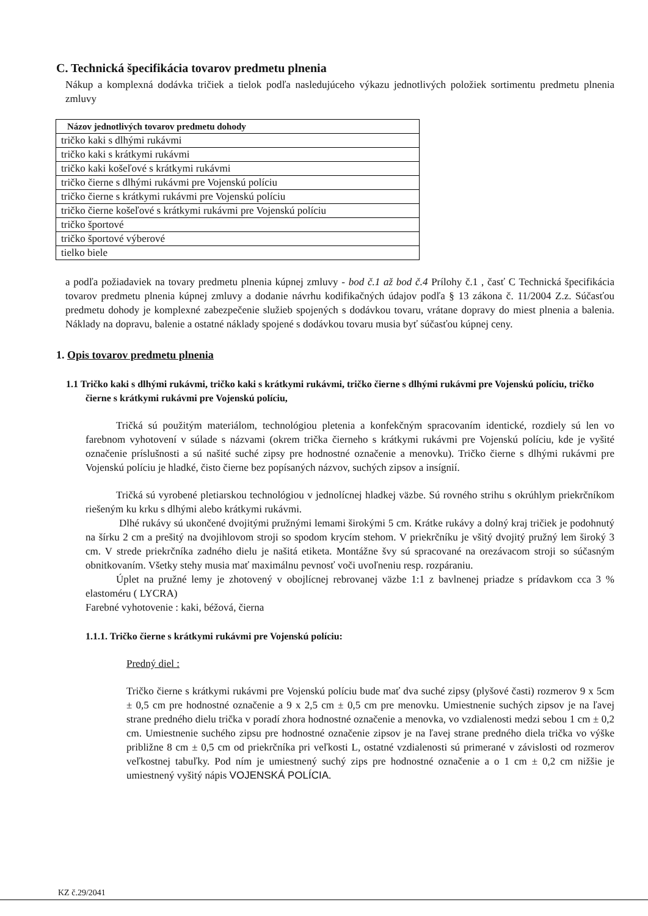C. Technická špecifikácia tovarov predmetu plnenia
Nákup a komplexná dodávka tričiek a tielok podľa nasledujúceho výkazu jednotlivých položiek sortimentu predmetu plnenia zmluvy
| Názov jednotlivých tovarov predmetu dohody |
| --- |
| tričko kaki s dlhými rukávmi |
| tričko kaki s krátkymi rukávmi |
| tričko kaki košeľové s krátkymi rukávmi |
| tričko čierne s dlhými rukávmi pre Vojenskú políciu |
| tričko čierne s krátkymi rukávmi pre Vojenskú políciu |
| tričko čierne košeľové s krátkymi rukávmi pre Vojenskú políciu |
| tričko športové |
| tričko športové výberové |
| tielko biele |
a podľa požiadaviek na tovary predmetu plnenia kúpnej zmluvy - bod č.1 až bod č.4 Prílohy č.1 , časť C Technická špecifikácia tovarov predmetu plnenia kúpnej zmluvy a dodanie návrhu kodifikačných údajov podľa § 13 zákona č. 11/2004 Z.z. Súčasťou predmetu dohody je komplexné zabezpečenie služieb spojených s dodávkou tovaru, vrátane dopravy do miest plnenia a balenia. Náklady na dopravu, balenie a ostatné náklady spojené s dodávkou tovaru musia byť súčasťou kúpnej ceny.
1. Opis tovarov predmetu plnenia
1.1 Tričko kaki s dlhými rukávmi, tričko kaki s krátkymi rukávmi, tričko čierne s dlhými rukávmi pre Vojenskú políciu, tričko čierne s krátkymi rukávmi pre Vojenskú políciu,
Tričká sú použitým materiálom, technológiou pletenia a konfekčným spracovaním identické, rozdiely sú len vo farebnom vyhotovení v súlade s názvami (okrem trička čierneho s krátkymi rukávmi pre Vojenskú políciu, kde je vyšité označenie príslušnosti a sú našité suché zipsy pre hodnostné označenie a menovku). Tričko čierne s dlhými rukávmi pre Vojenskú políciu je hladké, čisto čierne bez popísaných názvov, suchých zipsov a insígnií.
Tričká sú vyrobené pletiarskou technológiou v jednolícnej hladkej väzbe. Sú rovného strihu s okrúhlym priekrčníkom riešeným ku krku s dlhými alebo krátkymi rukávmi.
Dlhé rukávy sú ukončené dvojitými pružnými lemami širokými 5 cm. Krátke rukávy a dolný kraj tričiek je podohnutý na šírku 2 cm a prešitý na dvojihlovom stroji so spodom krycím stehom. V priekrčníku je všitý dvojitý pružný lem široký 3 cm. V strede priekrčníka zadného dielu je našitá etiketa. Montážne švy sú spracované na orezávacom stroji so súčasným obnitkovaním. Všetky stehy musia mať maximálnu pevnosť voči uvoľneniu resp. rozpáraniu.
Úplet na pružné lemy je zhotovený v obojlícnej rebrovanej väzbe 1:1 z bavlnenej priadze s prídavkom cca 3 % elastoméru ( LYCRA)
Farebné vyhotovenie : kaki, béžová, čierna
1.1.1. Tričko čierne s krátkymi rukávmi pre Vojenskú políciu:
Predný diel :
Tričko čierne s krátkymi rukávmi pre Vojenskú políciu bude mať dva suché zipsy (plyšové časti) rozmerov 9 x 5cm ± 0,5 cm pre hodnostné označenie a 9 x 2,5 cm ± 0,5 cm pre menovku. Umiestnenie suchých zipsov je na ľavej strane predného dielu trička v poradí zhora hodnostné označenie a menovka, vo vzdialenosti medzi sebou 1 cm ± 0,2 cm. Umiestnenie suchého zipsu pre hodnostné označenie zipsov je na ľavej strane predného diela trička vo výške približne 8 cm ± 0,5 cm od priekrčníka pri veľkosti L, ostatné vzdialenosti sú primerané v závislosti od rozmerov veľkostnej tabuľky. Pod ním je umiestnený suchý zips pre hodnostné označenie a o 1 cm ± 0,2 cm nižšie je umiestnený vyšitý nápis VOJENSKÁ POLÍCIA.
KZ č.29/2041